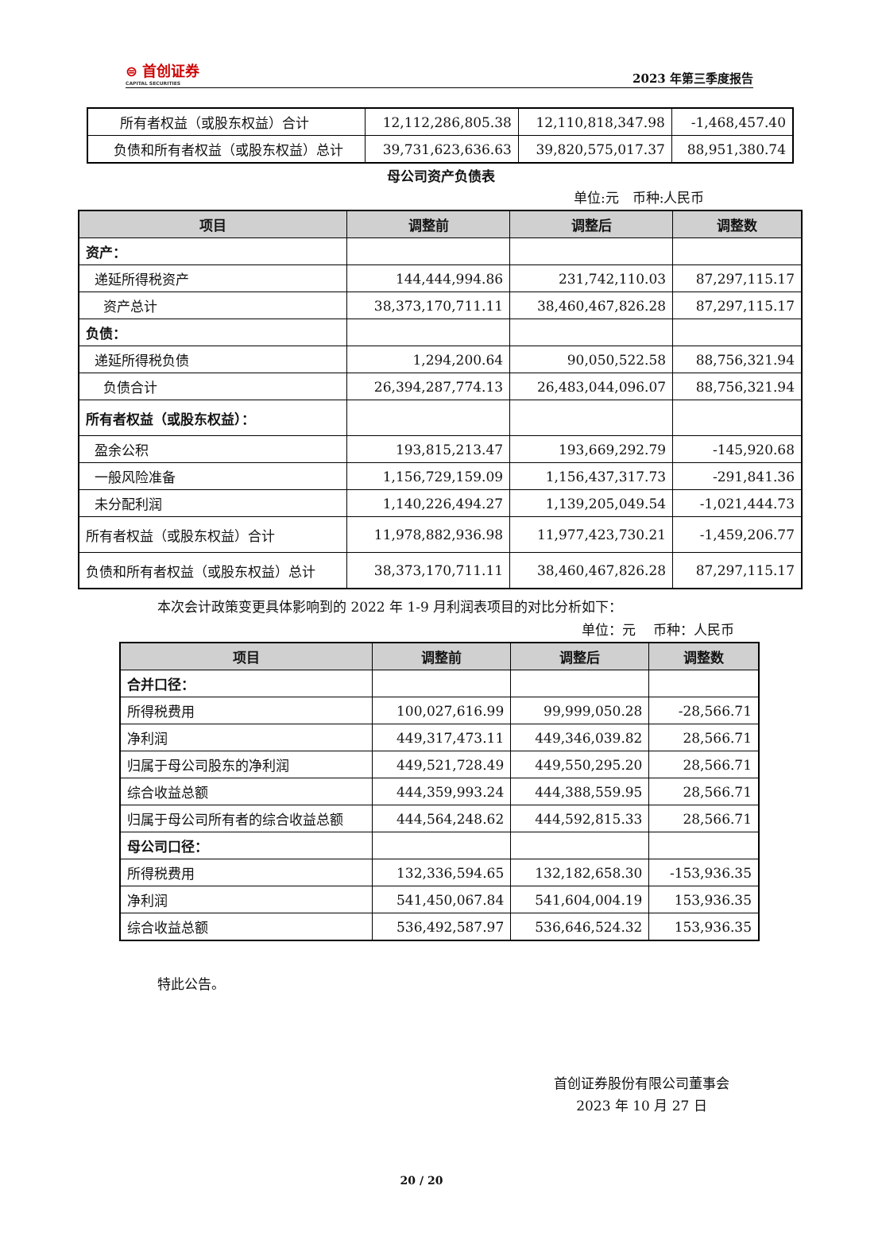⊜ 首创证券
CAPITAL SECURITIES
2023 年第三季度报告
| 所有者权益（或股东权益）合计 | 12,112,286,805.38 | 12,110,818,347.98 | -1,468,457.40 |
| 负债和所有者权益（或股东权益）总计 | 39,731,623,636.63 | 39,820,575,017.37 | 88,951,380.74 |
母公司资产负债表
单位:元　币种:人民币
| 项目 | 调整前 | 调整后 | 调整数 |
| --- | --- | --- | --- |
| 资产： | | | |
| 递延所得税资产 | 144,444,994.86 | 231,742,110.03 | 87,297,115.17 |
| 资产总计 | 38,373,170,711.11 | 38,460,467,826.28 | 87,297,115.17 |
| 负债： | | | |
| 递延所得税负债 | 1,294,200.64 | 90,050,522.58 | 88,756,321.94 |
| 负债合计 | 26,394,287,774.13 | 26,483,044,096.07 | 88,756,321.94 |
| 所有者权益（或股东权益）： | | | |
| 盈余公积 | 193,815,213.47 | 193,669,292.79 | -145,920.68 |
| 一般风险准备 | 1,156,729,159.09 | 1,156,437,317.73 | -291,841.36 |
| 未分配利润 | 1,140,226,494.27 | 1,139,205,049.54 | -1,021,444.73 |
| 所有者权益（或股东权益）合计 | 11,978,882,936.98 | 11,977,423,730.21 | -1,459,206.77 |
| 负债和所有者权益（或股东权益）总计 | 38,373,170,711.11 | 38,460,467,826.28 | 87,297,115.17 |
本次会计政策变更具体影响到的 2022 年 1-9 月利润表项目的对比分析如下：
单位：元　 币种：人民币
| 项目 | 调整前 | 调整后 | 调整数 |
| --- | --- | --- | --- |
| 合并口径： | | | |
| 所得税费用 | 100,027,616.99 | 99,999,050.28 | -28,566.71 |
| 净利润 | 449,317,473.11 | 449,346,039.82 | 28,566.71 |
| 归属于母公司股东的净利润 | 449,521,728.49 | 449,550,295.20 | 28,566.71 |
| 综合收益总额 | 444,359,993.24 | 444,388,559.95 | 28,566.71 |
| 归属于母公司所有者的综合收益总额 | 444,564,248.62 | 444,592,815.33 | 28,566.71 |
| 母公司口径： | | | |
| 所得税费用 | 132,336,594.65 | 132,182,658.30 | -153,936.35 |
| 净利润 | 541,450,067.84 | 541,604,004.19 | 153,936.35 |
| 综合收益总额 | 536,492,587.97 | 536,646,524.32 | 153,936.35 |
特此公告。
首创证券股份有限公司董事会
2023 年 10 月 27 日
20 / 20